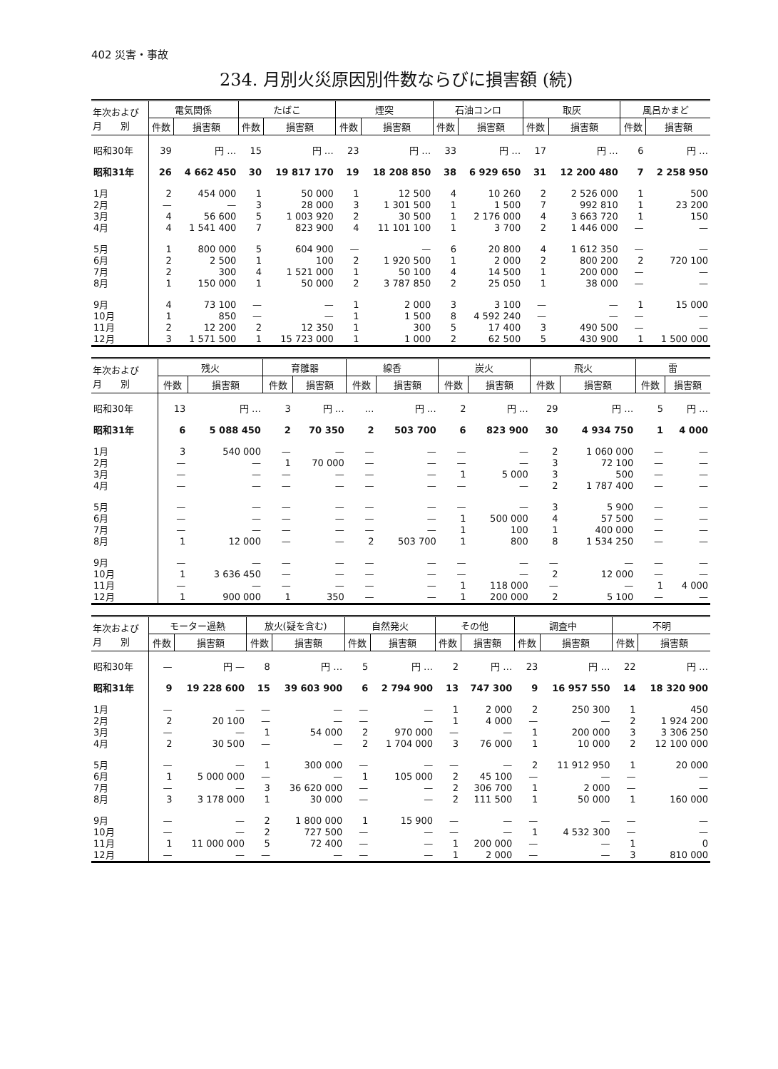402 災害・事故
234. 月別火災原因別件数ならびに損害額 (続)
| 年次および 月 別 | 電気関係 | | たばこ | | 煙突 | | 石油コンロ | | 取灰 | | 風呂かまど | |
| --- | --- | --- | --- | --- | --- | --- | --- | --- | --- | --- | --- | --- |
| | 件数 | 損害額 | 件数 | 損害額 | 件数 | 損害額 | 件数 | 損害額 | 件数 | 損害額 | 件数 | 損害額 |
| 昭和30年 | 39 | 円 … | 15 | 円 … | 23 | 円 … | 33 | 円 … | 17 | 円 … | 6 | 円 … |
| 昭和31年 | 26 | 4 662 450 | 30 | 19 817 170 | 19 | 18 208 850 | 38 | 6 929 650 | 31 | 12 200 480 | 7 | 2 258 950 |
| 1月 | 2 | 454 000 | 1 | 50 000 | 1 | 12 500 | 4 | 10 260 | 2 | 2 526 000 | 1 | 500 |
| 2月 | — | — | 3 | 28 000 | 3 | 1 301 500 | 1 | 1 500 | 7 | 992 810 | 1 | 23 200 |
| 3月 | 4 | 56 600 | 5 | 1 003 920 | 2 | 30 500 | 1 | 2 176 000 | 4 | 3 663 720 | 1 | 150 |
| 4月 | 4 | 1 541 400 | 7 | 823 900 | 4 | 11 101 100 | 1 | 3 700 | 2 | 1 446 000 | — | — |
| 5月 | 1 | 800 000 | 5 | 604 900 | — | — | 6 | 20 800 | 4 | 1 612 350 | — | — |
| 6月 | 2 | 2 500 | 1 | 100 | 2 | 1 920 500 | 1 | 2 000 | 2 | 800 200 | 2 | 720 100 |
| 7月 | 2 | 300 | 4 | 1 521 000 | 1 | 50 100 | 4 | 14 500 | 1 | 200 000 | — | — |
| 8月 | 1 | 150 000 | 1 | 50 000 | 2 | 3 787 850 | 2 | 25 050 | 1 | 38 000 | — | — |
| 9月 | 4 | 73 100 | — | — | 1 | 2 000 | 3 | 3 100 | — | — | 1 | 15 000 |
| 10月 | 1 | 850 | — | — | 1 | 1 500 | 8 | 4 592 240 | — | — | — | — |
| 11月 | 2 | 12 200 | 2 | 12 350 | 1 | 300 | 5 | 17 400 | 3 | 490 500 | — | — |
| 12月 | 3 | 1 571 500 | 1 | 15 723 000 | 1 | 1 000 | 2 | 62 500 | 5 | 430 900 | 1 | 1 500 000 |
| 年次および 月 別 | 残火 | | 育雛器 | | 線香 | | 炭火 | | 飛火 | | 雷 | |
| --- | --- | --- | --- | --- | --- | --- | --- | --- | --- | --- | --- | --- |
| | 件数 | 損害額 | 件数 | 損害額 | 件数 | 損害額 | 件数 | 損害額 | 件数 | 損害額 | 件数 | 損害額 |
| 昭和30年 | 13 | 円 … | 3 | 円 … | … | 円 … | 2 | 円 … | 29 | 円 … | 5 | 円 … |
| 昭和31年 | 6 | 5 088 450 | 2 | 70 350 | 2 | 503 700 | 6 | 823 900 | 30 | 4 934 750 | 1 | 4 000 |
| 1月 | 3 | 540 000 | — | — | — | — | — | — | 2 | 1 060 000 | — | — |
| 2月 | — | — | 1 | 70 000 | — | — | — | — | 3 | 72 100 | — | — |
| 3月 | — | — | — | — | — | — | 1 | 5 000 | 3 | 500 | — | — |
| 4月 | — | — | — | — | — | — | — | — | 2 | 1 787 400 | — | — |
| 5月 | — | — | — | — | — | — | — | — | 3 | 5 900 | — | — |
| 6月 | — | — | — | — | — | — | 1 | 500 000 | 4 | 57 500 | — | — |
| 7月 | — | — | — | — | — | — | 1 | 100 | 1 | 400 000 | — | — |
| 8月 | 1 | 12 000 | — | — | 2 | 503 700 | 1 | 800 | 8 | 1 534 250 | — | — |
| 9月 | — | — | — | — | — | — | — | — | — | — | — | — |
| 10月 | 1 | 3 636 450 | — | — | — | — | — | — | 2 | 12 000 | — | — |
| 11月 | — | — | — | — | — | — | 1 | 118 000 | — | — | 1 | 4 000 |
| 12月 | 1 | 900 000 | 1 | 350 | — | — | 1 | 200 000 | 2 | 5 100 | — | — |
| 年次および 月 別 | モーター過熱 | | 放火(疑を含む) | | 自然発火 | | その他 | | 調査中 | | 不明 | |
| --- | --- | --- | --- | --- | --- | --- | --- | --- | --- | --- | --- | --- |
| | 件数 | 損害額 | 件数 | 損害額 | 件数 | 損害額 | 件数 | 損害額 | 件数 | 損害額 | 件数 | 損害額 |
| 昭和30年 | — | 円 — | 8 | 円 … | 5 | 円 … | 2 | 円 … | 23 | 円 … | 22 | 円 … |
| 昭和31年 | 9 | 19 228 600 | 15 | 39 603 900 | 6 | 2 794 900 | 13 | 747 300 | 9 | 16 957 550 | 14 | 18 320 900 |
| 1月 | — | — | — | — | — | — | 1 | 2 000 | 2 | 250 300 | 1 | 450 |
| 2月 | 2 | 20 100 | — | — | — | — | 1 | 4 000 | — | — | 2 | 1 924 200 |
| 3月 | — | — | 1 | 54 000 | 2 | 970 000 | — | — | 1 | 200 000 | 3 | 3 306 250 |
| 4月 | 2 | 30 500 | — | — | 2 | 1 704 000 | 3 | 76 000 | 1 | 10 000 | 2 | 12 100 000 |
| 5月 | — | — | 1 | 300 000 | — | — | — | — | 2 | 11 912 950 | 1 | 20 000 |
| 6月 | 1 | 5 000 000 | — | — | 1 | 105 000 | 2 | 45 100 | — | — | — | — |
| 7月 | — | — | 3 | 36 620 000 | — | — | 2 | 306 700 | 1 | 2 000 | — | — |
| 8月 | 3 | 3 178 000 | 1 | 30 000 | — | — | 2 | 111 500 | 1 | 50 000 | 1 | 160 000 |
| 9月 | — | — | 2 | 1 800 000 | 1 | 15 900 | — | — | — | — | — | — |
| 10月 | — | — | 2 | 727 500 | — | — | — | — | 1 | 4 532 300 | — | — |
| 11月 | 1 | 11 000 000 | 5 | 72 400 | — | — | 1 | 200 000 | — | — | 1 | 0 |
| 12月 | — | — | — | — | — | — | 1 | 2 000 | — | — | 3 | 810 000 |